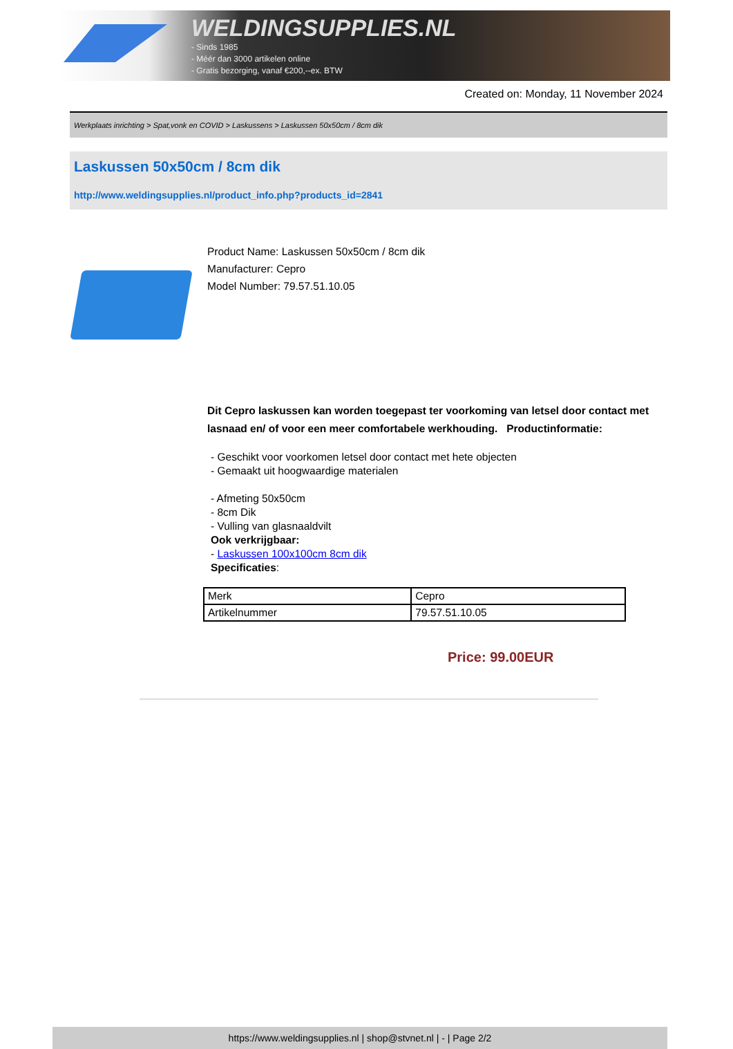WELDINGSUPPLIES.NL
- Sinds 1985
- Méér dan 3000 artikelen online
- Gratis bezorging, vanaf €200,--ex. BTW
Created on: Monday, 11 November 2024
Werkplaats inrichting > Spat,vonk en COVID > Laskussens > Laskussen 50x50cm / 8cm dik
Laskussen 50x50cm / 8cm dik
http://www.weldingsupplies.nl/product_info.php?products_id=2841
Product Name: Laskussen 50x50cm / 8cm dik
Manufacturer: Cepro
Model Number: 79.57.51.10.05
Dit Cepro laskussen kan worden toegepast ter voorkoming van letsel door contact met lasnaad en/ of voor een meer comfortabele werkhouding. Productinformatie:
- Geschikt voor voorkomen letsel door contact met hete objecten
- Gemaakt uit hoogwaardige materialen
- Afmeting 50x50cm
- 8cm Dik
- Vulling van glasnaaldvilt
Ook verkrijgbaar:
- Laskussen 100x100cm 8cm dik
Specificaties:
| Merk | Cepro |
| Artikelnummer | 79.57.51.10.05 |
Price: 99.00EUR
https://www.weldingsupplies.nl | shop@stvnet.nl | - | Page 2/2